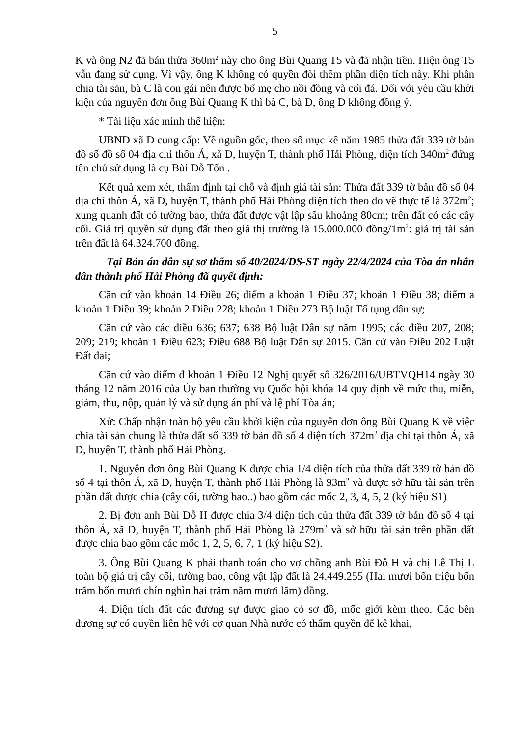5
K và ông N2 đã bán thửa 360m<sup>2</sup> này cho ông Bùi Quang T5 và đã nhận tiền. Hiện ông T5 vẫn đang sử dụng. Vì vậy, ông K không có quyền đòi thêm phần diện tích này. Khi phân chia tài sản, bà C là con gái nên được bố mẹ cho nồi đồng và cối đá. Đối với yêu cầu khởi kiện của nguyên đơn ông Bùi Quang K thì bà C, bà Đ, ông D không đồng ý.
* Tài liệu xác minh thể hiện:
UBND xã D cung cấp: Về nguồn gốc, theo sổ mục kê năm 1985 thửa đất 339 tờ bản đồ số đồ số 04 địa chỉ thôn Á, xã D, huyện T, thành phố Hải Phòng, diện tích 340m<sup>2</sup> đứng tên chủ sử dụng là cụ Bùi Đỗ Tốn .
Kết quả xem xét, thẩm định tại chỗ và định giá tài sản: Thửa đất 339 tờ bản đồ số 04 địa chỉ thôn Á, xã D, huyện T, thành phố Hải Phòng diện tích theo đo vẽ thực tế là 372m<sup>2</sup>; xung quanh đất có tường bao, thửa đất được vật lập sâu khoảng 80cm; trên đất có các cây cối. Giá trị quyền sử dụng đất theo giá thị trường là 15.000.000 đồng/1m<sup>2</sup>: giá trị tài sản trên đất là 64.324.700 đồng.
Tại Bản án dân sự sơ thẩm số 40/2024/DS-ST ngày 22/4/2024 của Tòa án nhân dân thành phố Hải Phòng đã quyết định:
Căn cứ vào khoản 14 Điều 26; điểm a khoản 1 Điều 37; khoản 1 Điều 38; điểm a khoản 1 Điều 39; khoản 2 Điều 228; khoản 1 Điều 273 Bộ luật Tố tụng dân sự;
Căn cứ vào các điều 636; 637; 638 Bộ luật Dân sự năm 1995; các điều 207, 208; 209; 219; khoản 1 Điều 623; Điều 688 Bộ luật Dân sự 2015. Căn cứ vào Điều 202 Luật Đất đai;
Căn cứ vào điểm đ khoản 1 Điều 12 Nghị quyết số 326/2016/UBTVQH14 ngày 30 tháng 12 năm 2016 của Ủy ban thường vụ Quốc hội khóa 14 quy định về mức thu, miễn, giảm, thu, nộp, quản lý và sử dụng án phí và lệ phí Tòa án;
Xử: Chấp nhận toàn bộ yêu cầu khởi kiện của nguyên đơn ông Bùi Quang K về việc chia tài sản chung là thửa đất số 339 tờ bản đồ số 4 diện tích 372m<sup>2</sup> địa chỉ tại thôn Á, xã D, huyện T, thành phố Hải Phòng.
1. Nguyên đơn ông Bùi Quang K được chia 1/4 diện tích của thửa đất 339 tờ bản đồ số 4 tại thôn Á, xã D, huyện T, thành phố Hải Phòng là 93m<sup>2</sup> và được sở hữu tài sản trên phần đất được chia (cây cối, tường bao..) bao gồm các mốc 2, 3, 4, 5, 2 (ký hiệu S1)
2. Bị đơn anh Bùi Đỗ H được chia 3/4 diện tích của thửa đất 339 tờ bản đồ số 4 tại thôn Á, xã D, huyện T, thành phố Hải Phòng là 279m<sup>2</sup> và sở hữu tài sản trên phần đất được chia bao gồm các mốc 1, 2, 5, 6, 7, 1 (ký hiệu S2).
3. Ông Bùi Quang K phải thanh toán cho vợ chồng anh Bùi Đỗ H và chị Lê Thị L toàn bộ giá trị cây cối, tường bao, công vật lập đất là 24.449.255 (Hai mươi bốn triệu bốn trăm bốn mươi chín nghìn hai trăm năm mươi lăm) đồng.
4. Diện tích đất các đương sự được giao có sơ đồ, mốc giới kèm theo. Các bên đương sự có quyền liên hệ với cơ quan Nhà nước có thẩm quyền để kê khai,